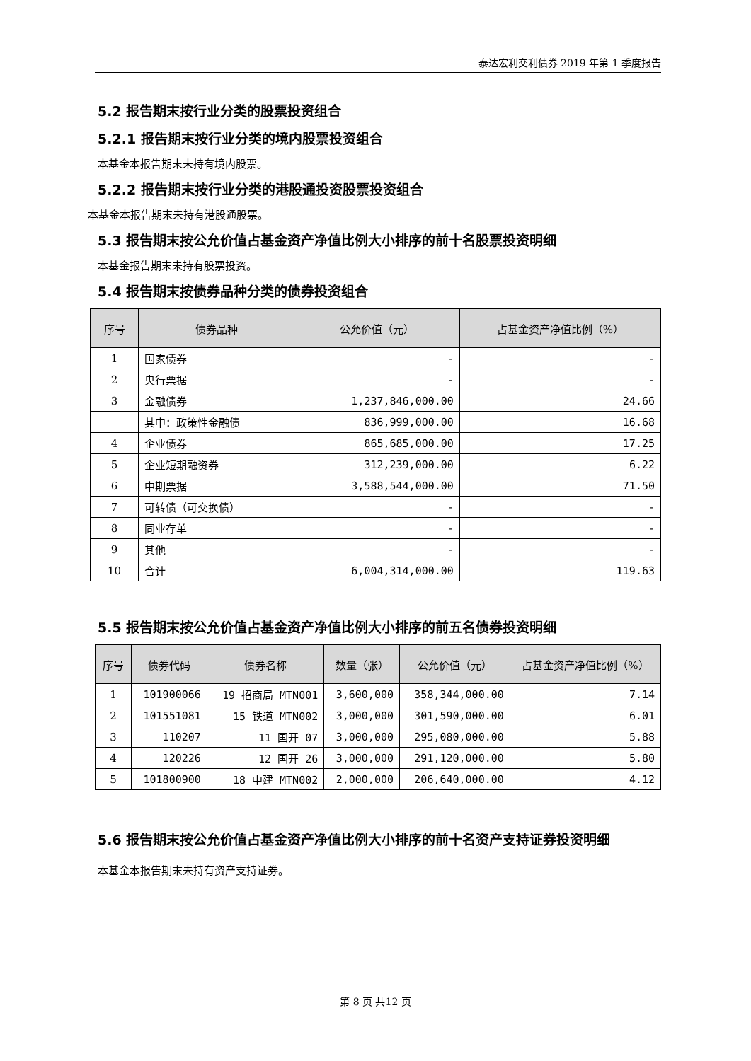泰达宏利交利债券 2019 年第 1 季度报告
5.2 报告期末按行业分类的股票投资组合
5.2.1 报告期末按行业分类的境内股票投资组合
本基金本报告期末未持有境内股票。
5.2.2 报告期末按行业分类的港股通投资股票投资组合
本基金本报告期末未持有港股通股票。
5.3 报告期末按公允价值占基金资产净值比例大小排序的前十名股票投资明细
本基金报告期末未持有股票投资。
5.4 报告期末按债券品种分类的债券投资组合
| 序号 | 债券品种 | 公允价值（元） | 占基金资产净值比例（%） |
| --- | --- | --- | --- |
| 1 | 国家债券 | - | - |
| 2 | 央行票据 | - | - |
| 3 | 金融债券 | 1,237,846,000.00 | 24.66 |
| | 其中：政策性金融债 | 836,999,000.00 | 16.68 |
| 4 | 企业债券 | 865,685,000.00 | 17.25 |
| 5 | 企业短期融资券 | 312,239,000.00 | 6.22 |
| 6 | 中期票据 | 3,588,544,000.00 | 71.50 |
| 7 | 可转债（可交换债） | - | - |
| 8 | 同业存单 | - | - |
| 9 | 其他 | - | - |
| 10 | 合计 | 6,004,314,000.00 | 119.63 |
5.5 报告期末按公允价值占基金资产净值比例大小排序的前五名债券投资明细
| 序号 | 债券代码 | 债券名称 | 数量（张） | 公允价值（元） | 占基金资产净值比例（%） |
| --- | --- | --- | --- | --- | --- |
| 1 | 101900066 | 19 招商局 MTN001 | 3,600,000 | 358,344,000.00 | 7.14 |
| 2 | 101551081 | 15 铁道 MTN002 | 3,000,000 | 301,590,000.00 | 6.01 |
| 3 | 110207 | 11 国开 07 | 3,000,000 | 295,080,000.00 | 5.88 |
| 4 | 120226 | 12 国开 26 | 3,000,000 | 291,120,000.00 | 5.80 |
| 5 | 101800900 | 18 中建 MTN002 | 2,000,000 | 206,640,000.00 | 4.12 |
5.6 报告期末按公允价值占基金资产净值比例大小排序的前十名资产支持证券投资明细
本基金本报告期末未持有资产支持证券。
第 8 页 共12 页